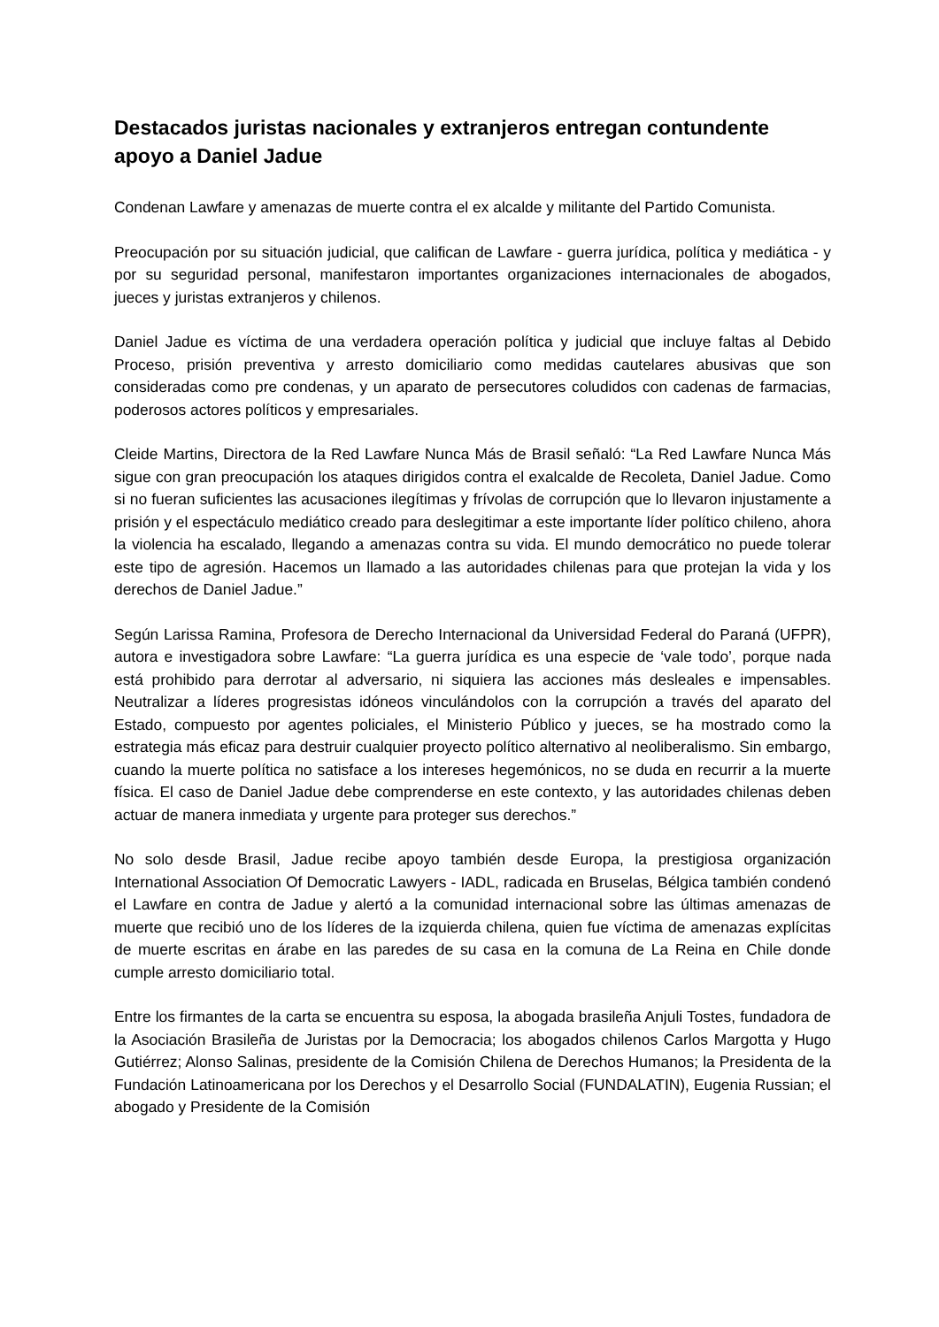Destacados juristas nacionales y extranjeros entregan contundente apoyo a Daniel Jadue
Condenan Lawfare y amenazas de muerte contra el ex alcalde y militante del Partido Comunista.
Preocupación por su situación judicial, que califican de Lawfare - guerra jurídica, política y mediática - y por su seguridad personal, manifestaron importantes organizaciones internacionales de abogados, jueces y juristas extranjeros y chilenos.
Daniel Jadue es víctima de una verdadera operación política y judicial que incluye faltas al Debido Proceso, prisión preventiva y arresto domiciliario como medidas cautelares abusivas que son consideradas como pre condenas, y un aparato de persecutores coludidos con cadenas de farmacias, poderosos actores políticos y empresariales.
Cleide Martins, Directora de la Red Lawfare Nunca Más de Brasil señaló: “La Red Lawfare Nunca Más sigue con gran preocupación los ataques dirigidos contra el exalcalde de Recoleta, Daniel Jadue. Como si no fueran suficientes las acusaciones ilegítimas y frívolas de corrupción que lo llevaron injustamente a prisión y el espectáculo mediático creado para deslegitimar a este importante líder político chileno, ahora la violencia ha escalado, llegando a amenazas contra su vida. El mundo democrático no puede tolerar este tipo de agresión. Hacemos un llamado a las autoridades chilenas para que protejan la vida y los derechos de Daniel Jadue.”
Según Larissa Ramina, Profesora de Derecho Internacional da Universidad Federal do Paraná (UFPR), autora e investigadora sobre Lawfare: “La guerra jurídica es una especie de ‘vale todo’, porque nada está prohibido para derrotar al adversario, ni siquiera las acciones más desleales e impensables. Neutralizar a líderes progresistas idóneos vinculándolos con la corrupción a través del aparato del Estado, compuesto por agentes policiales, el Ministerio Público y jueces, se ha mostrado como la estrategia más eficaz para destruir cualquier proyecto político alternativo al neoliberalismo. Sin embargo, cuando la muerte política no satisface a los intereses hegemónicos, no se duda en recurrir a la muerte física. El caso de Daniel Jadue debe comprenderse en este contexto, y las autoridades chilenas deben actuar de manera inmediata y urgente para proteger sus derechos.”
No solo desde Brasil, Jadue recibe apoyo también desde Europa, la prestigiosa organización International Association Of Democratic Lawyers - IADL, radicada en Bruselas, Bélgica también condenó el Lawfare en contra de Jadue y alertó a la comunidad internacional sobre las últimas amenazas de muerte que recibió uno de los líderes de la izquierda chilena, quien fue víctima de amenazas explícitas de muerte escritas en árabe en las paredes de su casa en la comuna de La Reina en Chile donde cumple arresto domiciliario total.
Entre los firmantes de la carta se encuentra su esposa, la abogada brasileña Anjuli Tostes, fundadora de la Asociación Brasileña de Juristas por la Democracia; los abogados chilenos Carlos Margotta y Hugo Gutiérrez; Alonso Salinas, presidente de la Comisión Chilena de Derechos Humanos; la Presidenta de la Fundación Latinoamericana por los Derechos y el Desarrollo Social (FUNDALATIN), Eugenia Russian; el abogado y Presidente de la Comisión